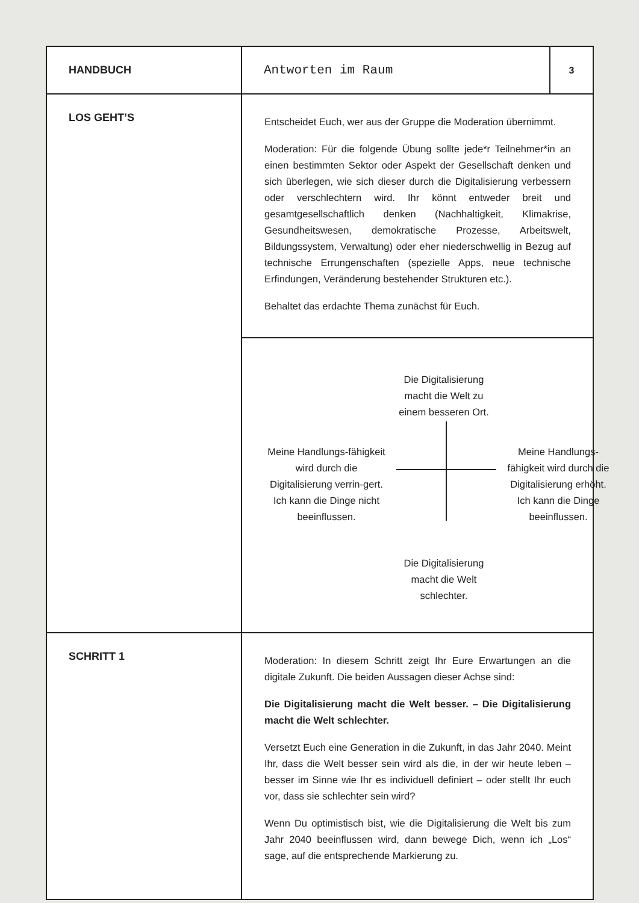| HANDBUCH | Antworten im Raum | 3 |
| LOS GEHT’S | Entscheidet Euch, wer aus der Gruppe die Moderation übernimmt. Moderation: Für die folgende Übung sollte jede*r Teilnehmer*in an einen bestimmten Sektor oder Aspekt der Gesellschaft denken und sich überlegen, wie sich dieser durch die Digitalisierung verbessern oder verschlechtern wird. Ihr könnt entweder breit und gesamtgesellschaftlich denken (Nachhaltigkeit, Klimakrise, Gesundheitswesen, demokratische Prozesse, Arbeitswelt, Bildungssystem, Verwaltung) oder eher niederschwellig in Bezug auf technische Errungenschaften (spezielle Apps, neue technische Erfindungen, Veränderung bestehender Strukturen etc.). Behaltet das erdachte Thema zunächst für Euch. | |
| | Die Digitalisierung macht die Welt zu einem besseren Ort. Meine Handlungs-fähigkeit wird durch die Digitalisierung verrin-gert. Ich kann die Dinge nicht beeinflussen. Meine Handlungs-fähigkeit wird durch die Digitalisierung erhöht. Ich kann die Dinge beeinflussen. Die Digitalisierung macht die Welt schlechter. | |
| SCHRITT 1 | Moderation: In diesem Schritt zeigt Ihr Eure Erwartungen an die digitale Zukunft. Die beiden Aussagen dieser Achse sind: Die Digitalisierung macht die Welt besser. – Die Digitalisierung macht die Welt schlechter. Versetzt Euch eine Generation in die Zukunft, in das Jahr 2040. Meint Ihr, dass die Welt besser sein wird als die, in der wir heute leben – besser im Sinne wie Ihr es individuell definiert – oder stellt Ihr euch vor, dass sie schlechter sein wird? Wenn Du optimistisch bist, wie die Digitalisierung die Welt bis zum Jahr 2040 beeinflussen wird, dann bewege Dich, wenn ich „Los“ sage, auf die entsprechende Markierung zu. | |